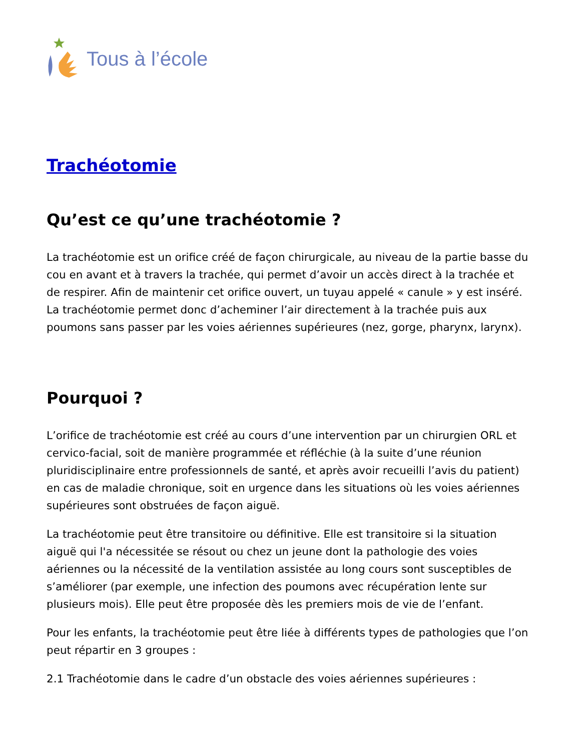Tous à l’école
Trachéotomie
Qu’est ce qu’une trachéotomie ?
La trachéotomie est un orifice créé de façon chirurgicale, au niveau de la partie basse du cou en avant et à travers la trachée, qui permet d’avoir un accès direct à la trachée et de respirer. Afin de maintenir cet orifice ouvert, un tuyau appelé « canule » y est inséré. La trachéotomie permet donc d’acheminer l’air directement à la trachée puis aux poumons sans passer par les voies aériennes supérieures (nez, gorge, pharynx, larynx).
Pourquoi ?
L’orifice de trachéotomie est créé au cours d’une intervention par un chirurgien ORL et cervico-facial, soit de manière programmée et réfléchie (à la suite d’une réunion pluridisciplinaire entre professionnels de santé, et après avoir recueilli l’avis du patient) en cas de maladie chronique, soit en urgence dans les situations où les voies aériennes supérieures sont obstruées de façon aiguë.
La trachéotomie peut être transitoire ou définitive. Elle est transitoire si la situation aiguë qui l'a nécessitée se résout ou chez un jeune dont la pathologie des voies aériennes ou la nécessité de la ventilation assistée au long cours sont susceptibles de s’améliorer (par exemple, une infection des poumons avec récupération lente sur plusieurs mois). Elle peut être proposée dès les premiers mois de vie de l’enfant.
Pour les enfants, la trachéotomie peut être liée à différents types de pathologies que l’on peut répartir en 3 groupes :
2.1 Trachéotomie dans le cadre d’un obstacle des voies aériennes supérieures :